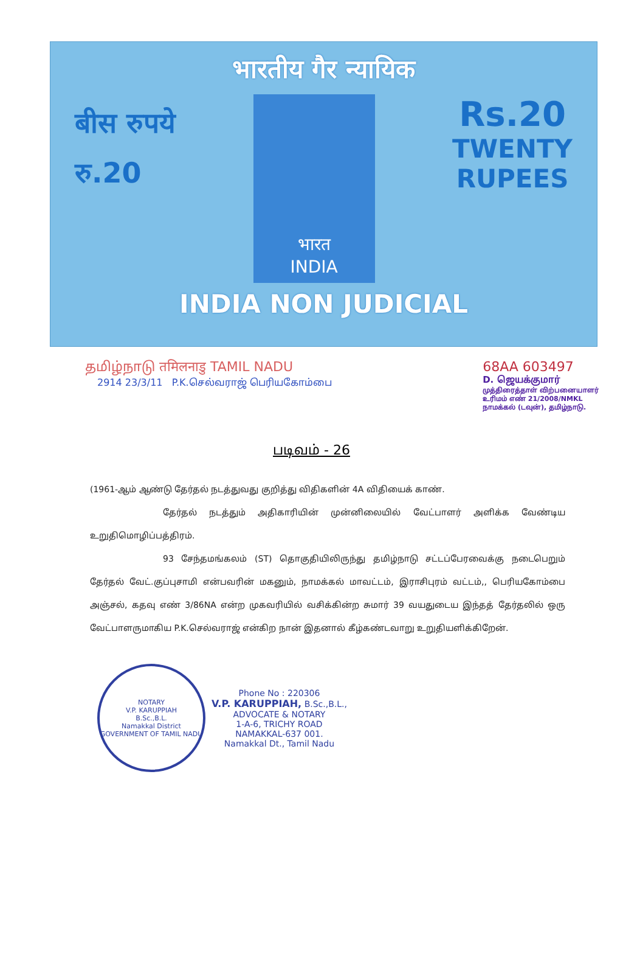भारतीय गैर न्यायिक
बीस रुपये
रु.20
भारत
INDIA
Rs.20
TWENTY
RUPEES
INDIA NON JUDICIAL
தமிழ்நாடு तमिलनाडु TAMIL NADU
2914 23/3/11 P.K.செல்வராஜ் பெரியகோம்பை
68AA 603497
D. ஜெயக்குமார்
முத்திரைத்தாள் விற்பனையாளர்
உரிமம் எண் 21/2008/NMKL
நாமக்கல் (டவுன்), தமிழ்நாடு.
படிவம் - 26
(1961-ஆம் ஆண்டு தேர்தல் நடத்துவது குறித்து விதிகளின் 4A விதியைக் காண்.
தேர்தல் நடத்தும் அதிகாரியின் முன்னிலையில் வேட்பாளர் அளிக்க வேண்டிய உறுதிமொழிப்பத்திரம்.
93 சேந்தமங்கலம் (ST) தொகுதியிலிருந்து தமிழ்நாடு சட்டப்பேரவைக்கு நடைபெறும் தேர்தல் வேட்.குப்புசாமி என்பவரின் மகனும், நாமக்கல் மாவட்டம், இராசிபுரம் வட்டம்,, பெரியகோம்பை அஞ்சல், கதவு எண் 3/86NA என்ற முகவரியில் வசிக்கின்ற சுமார் 39 வயதுடைய இந்தத் தேர்தலில் ஒரு வேட்பாளருமாகிய P.K.செல்வராஜ் என்கிற நான் இதனால் கீழ்கண்டவாறு உறுதியளிக்கிறேன்.
NOTARY
V.P. KARUPPIAH
B.Sc.,B.L.
Namakkal District
GOVERNMENT OF TAMIL NADU
Phone No : 220306
V.P. KARUPPIAH, B.Sc.,B.L.,
ADVOCATE & NOTARY
1-A-6, TRICHY ROAD
NAMAKKAL-637 001.
Namakkal Dt., Tamil Nadu